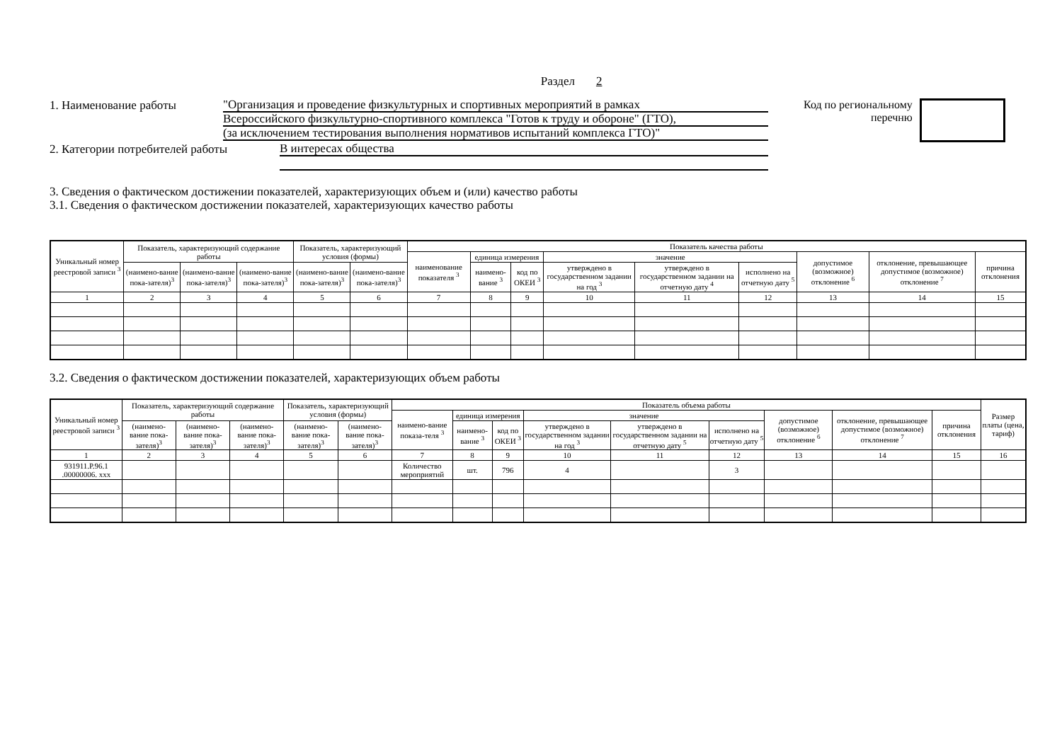Раздел 2
1. Наименование работы
"Организация и проведение физкультурных и спортивных мероприятий в рамках
Всероссийского физкультурно-спортивного комплекса "Готов к труду и обороне" (ГТО),
(за исключением тестирования выполнения нормативов испытаний комплекса ГТО)"
Код по региональному
перечню
2. Категории потребителей работы
В интересах общества
3. Сведения о фактическом достижении показателей, характеризующих объем и (или) качество работы
3.1. Сведения о фактическом достижении показателей, характеризующих качество работы
| Уникальный номер реестровой записи <sup>3</sup> | Показатель, характеризующий содержание работы | | | Показатель, характеризующий условия (формы) | | Показатель качества работы | | | | | | | | |
| --- | --- | --- | --- | --- | --- | --- | --- | --- | --- | --- | --- | --- | --- | --- |
| | | | | | | наименование показателя <sup>3</sup> | единица измерения | | значение | | | допустимое (возможное) отклонение <sup>6</sup> | отклонение, превышающее допустимое (возможное) отклонение <sup>7</sup> | причина отклонения |
| | (наимено-вание пока-зателя)<sup>3</sup> | (наимено-вание пока-зателя)<sup>3</sup> | (наимено-вание пока-зателя)<sup>3</sup> | (наимено-вание пока-зателя)<sup>3</sup> | (наимено-вание пока-зателя)<sup>3</sup> | | наимено-вание <sup>3</sup> | код по ОКЕИ <sup>3</sup> | утверждено в государственном задании на год <sup>3</sup> | утверждено в государственном задании на отчетную дату <sup>4</sup> | исполнено на отчетную дату <sup>5</sup> | | | |
| 1 | 2 | 3 | 4 | 5 | 6 | 7 | 8 | 9 | 10 | 11 | 12 | 13 | 14 | 15 |
3.2. Сведения о фактическом достижении показателей, характеризующих объем работы
| Уникальный номер реестровой записи <sup>3</sup> | Показатель, характеризующий содержание работы | | | Показатель, характеризующий условия (формы) | | Показатель объема работы | | | | | | | | | Размер платы (цена, тариф) |
| --- | --- | --- | --- | --- | --- | --- | --- | --- | --- | --- | --- | --- | --- | --- | --- |
| | | | | | | наимено-вание показа-теля <sup>3</sup> | единица измерения | | значение | | | допустимое (возможное) отклонение <sup>6</sup> | отклонение, превышающее допустимое (возможное) отклонение <sup>7</sup> | причина отклонения | |
| | (наимено-вание пока-зателя)<sup>3</sup> | (наимено-вание пока-зателя)<sup>3</sup> | (наимено-вание пока-зателя)<sup>3</sup> | (наимено-вание пока-зателя)<sup>3</sup> | (наимено-вание пока-зателя)<sup>3</sup> | | наимено-вание <sup>3</sup> | код по ОКЕИ <sup>3</sup> | утверждено в государственном задании на год <sup>3</sup> | утверждено в государственном задании на отчетную дату <sup>5</sup> | исполнено на отчетную дату <sup>5</sup> | | | | |
| 1 | 2 | 3 | 4 | 5 | 6 | 7 | 8 | 9 | 10 | 11 | 12 | 13 | 14 | 15 | 16 |
| 931911.Р.96.1 .00000006. ххх | | | | | | Количество мероприятий | шт. | 796 | 4 | | 3 | | | | |